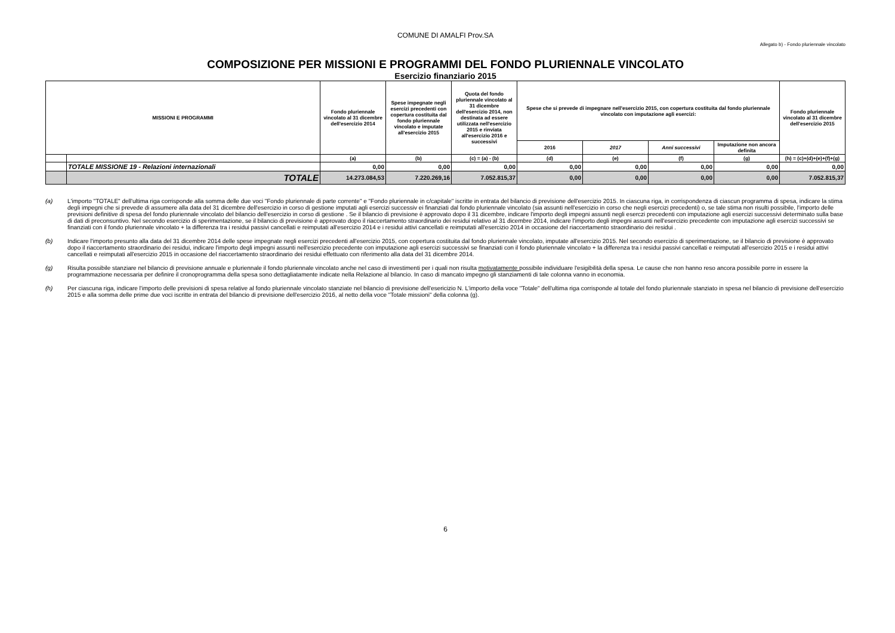COMUNE DI AMALFI Prov.SA
Allegato b) - Fondo pluriennale vincolato
COMPOSIZIONE PER MISSIONI E PROGRAMMI DEL FONDO PLURIENNALE VINCOLATO
Esercizio finanziario 2015
| MISSIONI E PROGRAMMI | | Fondo pluriennale vincolato al 31 dicembre dell'esercizio 2014 | Spese impegnate negli esercizi precedenti con copertura costituita dal fondo pluriennale vincolato e imputate all'esercizio 2015 | Quota del fondo pluriennale vincolato al 31 dicembre dell'esercizio 2014, non destinata ad essere utilizzata nell'esercizio 2015 e rinviata all'esercizio 2016 e successivi | Spese che si prevede di impegnare nell'esercizio 2015, con copertura costituita dal fondo pluriennale vincolato con imputazione agli esercizi: | | | | Fondo pluriennale vincolato al 31 dicembre dell'esercizio 2015 |
| --- | --- | --- | --- | --- | --- | --- | --- | --- | --- |
| | | | | | 2016 | 2017 | Anni successivi | Imputazione non ancora definita | |
| | | (a) | (b) | (c) = (a) - (b) | (d) | (e) | (f) | (g) | (h) = (c)+(d)+(e)+(f)+(g) |
| | TOTALE MISSIONE 19 - Relazioni internazionali | 0,00 | 0,00 | 0,00 | 0,00 | 0,00 | 0,00 | 0,00 | 0,00 |
| | TOTALE | 14.273.084,53 | 7.220.269,16 | 7.052.815,37 | 0,00 | 0,00 | 0,00 | 0,00 | 7.052.815,37 |
(a) L'importo "TOTALE" dell'ultima riga corrisponde alla somma delle due voci "Fondo pluriennale di parte corrente" e "Fondo pluriennale in c/capitale" iscritte in entrata del bilancio di previsione dell'esercizio 2015. In ciascuna riga, in corrispondenza di ciascun programma di spesa, indicare la stima degli impegni che si prevede di assumere alla data del 31 dicembre dell'esercizio in corso di gestione imputati agli esercizi successiv ei finanziati dal fondo pluriennale vincolato (sia assunti nell'esercizio in corso che negli esercizi precedenti) o, se tale stima non risulti possibile, l'importo delle previsioni definitive di spesa del fondo pluriennale vincolato del bilancio dell'esercizio in corso di gestione . Se il bilancio di previsione è approvato dopo il 31 dicembre, indicare l'importo degli impegni assunti negli eserczi precedenti con imputazione agli esercizi successivi determinato sulla base di dati di preconsuntivo. Nel secondo esercizio di sperimentazione, se il bilancio di previsione è approvato dopo il riaccertamento straordinario dei residui relativo al 31 dicembre 2014, indicare l'importo degli impegni assunti nell'esercizio precedente con imputazione agli esercizi successivi se finanziati con il fondo pluriennale vincolato + la differenza tra i residui passivi cancellati e reimputati all'esercizio 2014 e i residui attivi cancellati e reimputati all'esercizio 2014 in occasione del riaccertamento straordinario dei residui .
(b) Indicare l'importo presunto alla data del 31 dicembre 2014 delle spese impegnate negli esercizi precedenti all'esercizio 2015, con copertura costituita dal fondo pluriennale vincolato, imputate all'esercizio 2015. Nel secondo esercizio di sperimentazione, se il bilancio di previsione è approvato dopo il riaccertamento straordinario dei residui, indicare l'importo degli impegni assunti nell'esercizio precedente con imputazione agli esercizi successivi se finanziati con il fondo pluriennale vincolato + la differenza tra i residui passivi cancellati e reimputati all'esercizio 2015 e i residui attivi cancellati e reimputati all'esercizio 2015 in occasione del riaccertamento straordinario dei residui effettuato con riferimento alla data del 31 dicembre 2014.
(g) Risulta possibile stanziare nel bilancio di previsione annuale e pluriennale il fondo pluriennale vincolato anche nel caso di investimenti per i quali non risulta motivatamente possibile individuare l'esigibilità della spesa. Le cause che non hanno reso ancora possibile porre in essere la programmazione necessaria per definire il cronoprogramma della spesa sono dettagliatamente indicate nella Relazione al bilancio. In caso di mancato impegno gli stanziamenti di tale colonna vanno in economia.
(h) Per ciascuna riga, indicare l'importo delle previsioni di spesa relative al fondo pluriennale vincolato stanziate nel bilancio di previsione dell'esericizio N. L'importo della voce "Totale" dell'ultima riga corrisponde al totale del fondo pluriennale stanziato in spesa nel bilancio di previsione dell'esercizio 2015 e alla somma delle prime due voci iscritte in entrata del bilancio di previsione dell'esercizio 2016, al netto della voce "Totale missioni" della colonna (g).
6